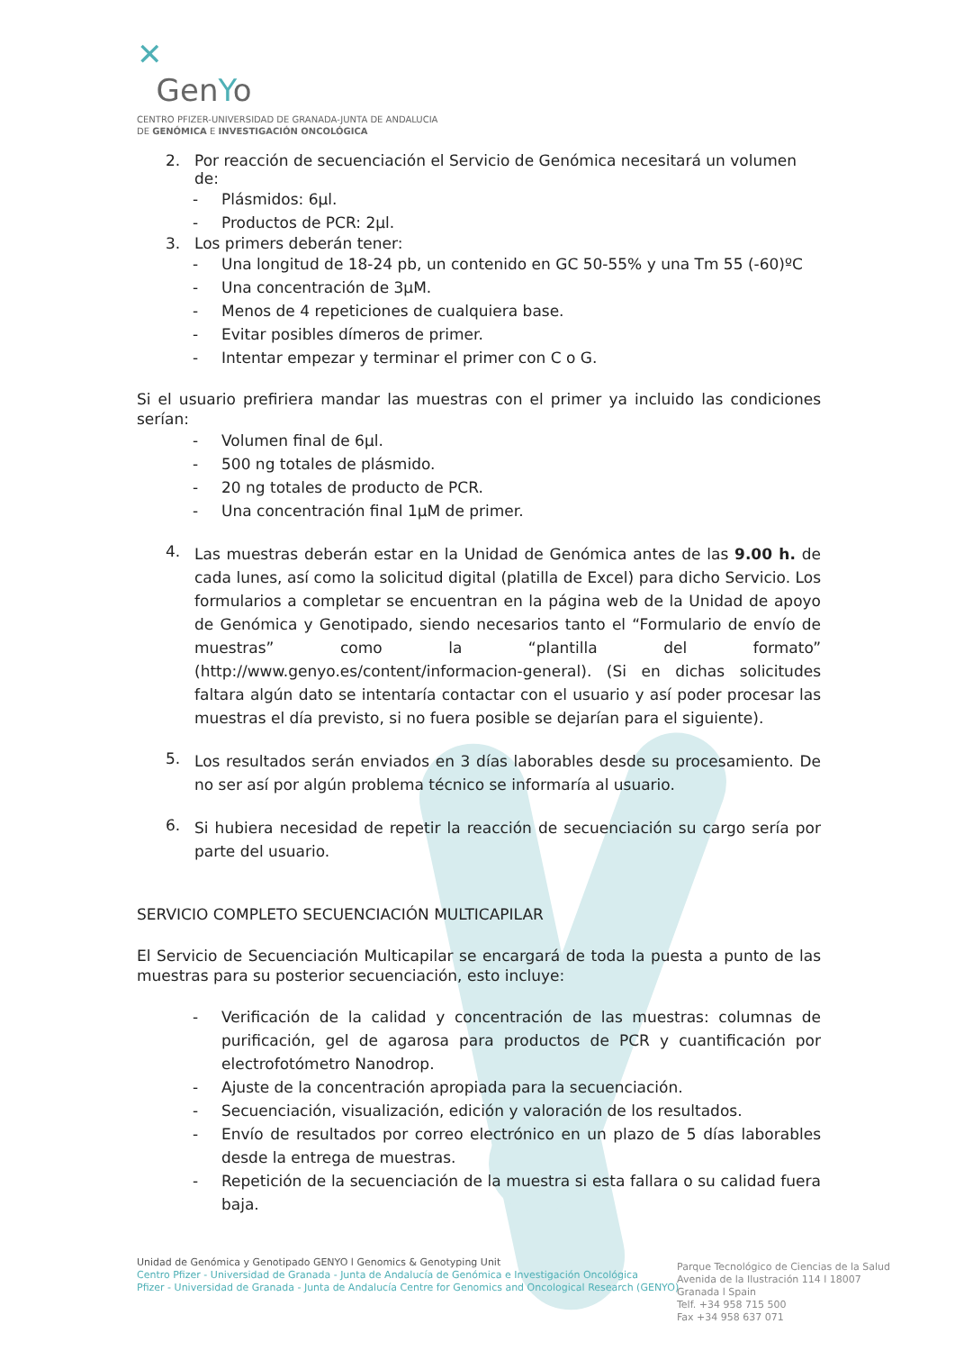✕
GenYo
CENTRO PFIZER-UNIVERSIDAD DE GRANADA-JUNTA DE ANDALUCIA
DE GENÓMICA E INVESTIGACIÓN ONCOLÓGICA
2. Por reacción de secuenciación el Servicio de Genómica necesitará un volumen de:
- Plásmidos: 6µl.
- Productos de PCR: 2µl.
3. Los primers deberán tener:
- Una longitud de 18-24 pb, un contenido en GC 50-55% y una Tm 55 (-60)ºC
- Una concentración de 3µM.
- Menos de 4 repeticiones de cualquiera base.
- Evitar posibles dímeros de primer.
- Intentar empezar y terminar el primer con C o G.
Si el usuario prefiriera mandar las muestras con el primer ya incluido las condiciones serían:
- Volumen final de 6µl.
- 500 ng totales de plásmido.
- 20 ng totales de producto de PCR.
- Una concentración final 1µM de primer.
4.
Las muestras deberán estar en la Unidad de Genómica antes de las 9.00 h. de cada lunes, así como la solicitud digital (platilla de Excel) para dicho Servicio. Los formularios a completar se encuentran en la página web de la Unidad de apoyo de Genómica y Genotipado, siendo necesarios tanto el “Formulario de envío de muestras” como la “plantilla del formato” (http://www.genyo.es/content/informacion-general). (Si en dichas solicitudes faltara algún dato se intentaría contactar con el usuario y así poder procesar las muestras el día previsto, si no fuera posible se dejarían para el siguiente).
5.
Los resultados serán enviados en 3 días laborables desde su procesamiento. De no ser así por algún problema técnico se informaría al usuario.
6.
Si hubiera necesidad de repetir la reacción de secuenciación su cargo sería por parte del usuario.
SERVICIO COMPLETO SECUENCIACIÓN MULTICAPILAR
El Servicio de Secuenciación Multicapilar se encargará de toda la puesta a punto de las muestras para su posterior secuenciación, esto incluye:
-
Verificación de la calidad y concentración de las muestras: columnas de purificación, gel de agarosa para productos de PCR y cuantificación por electrofotómetro Nanodrop.
- Ajuste de la concentración apropiada para la secuenciación.
- Secuenciación, visualización, edición y valoración de los resultados.
-
Envío de resultados por correo electrónico en un plazo de 5 días laborables desde la entrega de muestras.
-
Repetición de la secuenciación de la muestra si esta fallara o su calidad fuera baja.
Unidad de Genómica y Genotipado GENYO l Genomics & Genotyping Unit
Centro Pfizer - Universidad de Granada - Junta de Andalucía de Genómica e Investigación Oncológica
Pfizer - Universidad de Granada - Junta de Andalucía Centre for Genomics and Oncological Research (GENYO)
Parque Tecnológico de Ciencias de la Salud
Avenida de la Ilustración 114 l 18007
Granada l Spain
Telf. +34 958 715 500
Fax +34 958 637 071